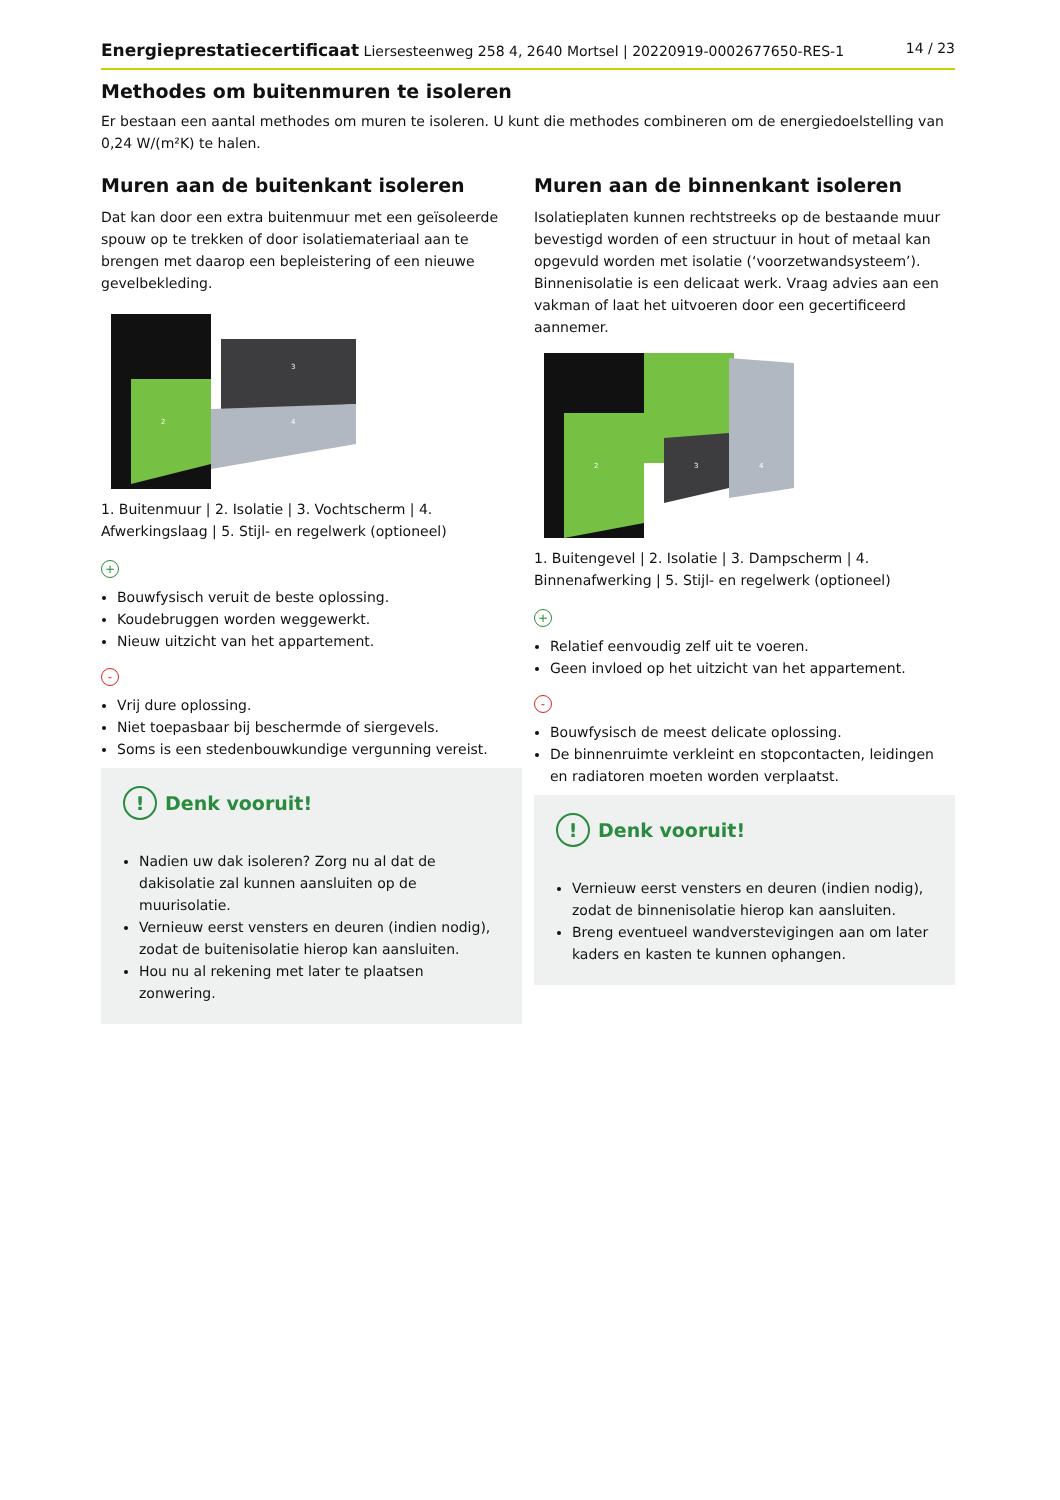Energieprestatiecertificaat Liersesteenweg 258 4, 2640 Mortsel | 20220919-0002677650-RES-1 14 / 23
Methodes om buitenmuren te isoleren
Er bestaan een aantal methodes om muren te isoleren. U kunt die methodes combineren om de energiedoelstelling van 0,24 W/(m²K) te halen.
Muren aan de buitenkant isoleren
Dat kan door een extra buitenmuur met een geïsoleerde spouw op te trekken of door isolatiemateriaal aan te brengen met daarop een bepleistering of een nieuwe gevelbekleding.
2
3
4
1. Buitenmuur | 2. Isolatie | 3. Vochtscherm | 4. Afwerkingslaag | 5. Stijl- en regelwerk (optioneel)
+
Bouwfysisch veruit de beste oplossing.
Koudebruggen worden weggewerkt.
Nieuw uitzicht van het appartement.
-
Vrij dure oplossing.
Niet toepasbaar bij beschermde of siergevels.
Soms is een stedenbouwkundige vergunning vereist.
! Denk vooruit!
Nadien uw dak isoleren? Zorg nu al dat de dakisolatie zal kunnen aansluiten op de muurisolatie.
Vernieuw eerst vensters en deuren (indien nodig), zodat de buitenisolatie hierop kan aansluiten.
Hou nu al rekening met later te plaatsen zonwering.
Muren aan de binnenkant isoleren
Isolatieplaten kunnen rechtstreeks op de bestaande muur bevestigd worden of een structuur in hout of metaal kan opgevuld worden met isolatie (‘voorzetwandsysteem’). Binnenisolatie is een delicaat werk. Vraag advies aan een vakman of laat het uitvoeren door een gecertificeerd aannemer.
2
3
4
1. Buitengevel | 2. Isolatie | 3. Dampscherm | 4. Binnenafwerking | 5. Stijl- en regelwerk (optioneel)
+
Relatief eenvoudig zelf uit te voeren.
Geen invloed op het uitzicht van het appartement.
-
Bouwfysisch de meest delicate oplossing.
De binnenruimte verkleint en stopcontacten, leidingen en radiatoren moeten worden verplaatst.
! Denk vooruit!
Vernieuw eerst vensters en deuren (indien nodig), zodat de binnenisolatie hierop kan aansluiten.
Breng eventueel wandverstevigingen aan om later kaders en kasten te kunnen ophangen.